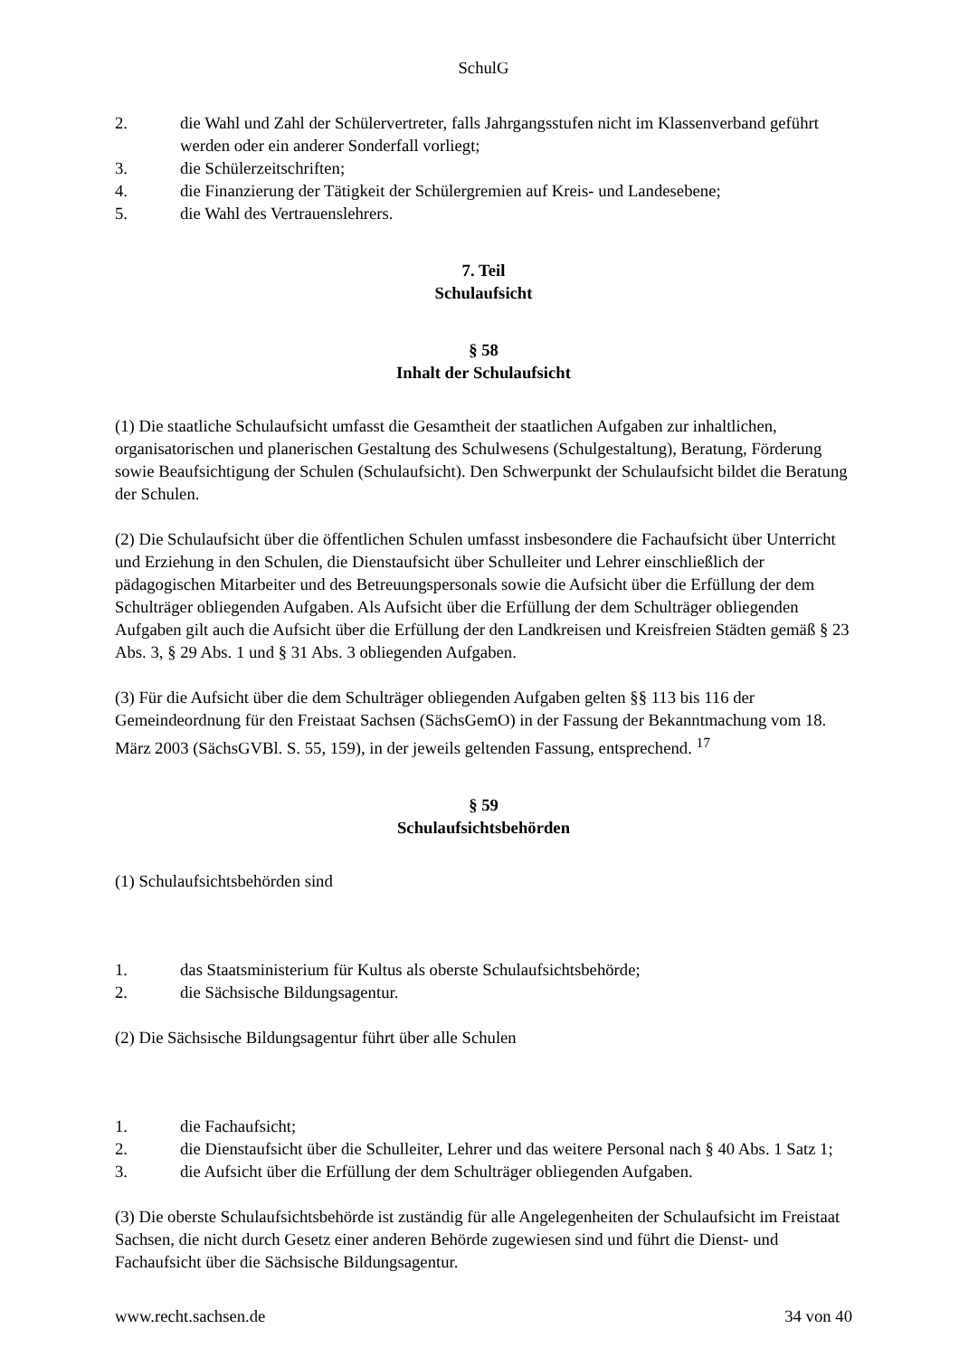SchulG
2. die Wahl und Zahl der Schülervertreter, falls Jahrgangsstufen nicht im Klassenverband geführt werden oder ein anderer Sonderfall vorliegt;
3. die Schülerzeitschriften;
4. die Finanzierung der Tätigkeit der Schülergremien auf Kreis- und Landesebene;
5. die Wahl des Vertrauenslehrers.
7. Teil
Schulaufsicht
§ 58
Inhalt der Schulaufsicht
(1) Die staatliche Schulaufsicht umfasst die Gesamtheit der staatlichen Aufgaben zur inhaltlichen, organisatorischen und planerischen Gestaltung des Schulwesens (Schulgestaltung), Beratung, Förderung sowie Beaufsichtigung der Schulen (Schulaufsicht). Den Schwerpunkt der Schulaufsicht bildet die Beratung der Schulen.
(2) Die Schulaufsicht über die öffentlichen Schulen umfasst insbesondere die Fachaufsicht über Unterricht und Erziehung in den Schulen, die Dienstaufsicht über Schulleiter und Lehrer einschließlich der pädagogischen Mitarbeiter und des Betreuungspersonals sowie die Aufsicht über die Erfüllung der dem Schulträger obliegenden Aufgaben. Als Aufsicht über die Erfüllung der dem Schulträger obliegenden Aufgaben gilt auch die Aufsicht über die Erfüllung der den Landkreisen und Kreisfreien Städten gemäß § 23 Abs. 3, § 29 Abs. 1 und § 31 Abs. 3 obliegenden Aufgaben.
(3) Für die Aufsicht über die dem Schulträger obliegenden Aufgaben gelten §§ 113 bis 116 der Gemeindeordnung für den Freistaat Sachsen (SächsGemO) in der Fassung der Bekanntmachung vom 18. März 2003 (SächsGVBl. S. 55, 159), in der jeweils geltenden Fassung, entsprechend. <sup>17</sup>
§ 59
Schulaufsichtsbehörden
(1) Schulaufsichtsbehörden sind
1. das Staatsministerium für Kultus als oberste Schulaufsichtsbehörde;
2. die Sächsische Bildungsagentur.
(2) Die Sächsische Bildungsagentur führt über alle Schulen
1. die Fachaufsicht;
2. die Dienstaufsicht über die Schulleiter, Lehrer und das weitere Personal nach § 40 Abs. 1 Satz 1;
3. die Aufsicht über die Erfüllung der dem Schulträger obliegenden Aufgaben.
(3) Die oberste Schulaufsichtsbehörde ist zuständig für alle Angelegenheiten der Schulaufsicht im Freistaat Sachsen, die nicht durch Gesetz einer anderen Behörde zugewiesen sind und führt die Dienst- und Fachaufsicht über die Sächsische Bildungsagentur.
www.recht.sachsen.de 34 von 40